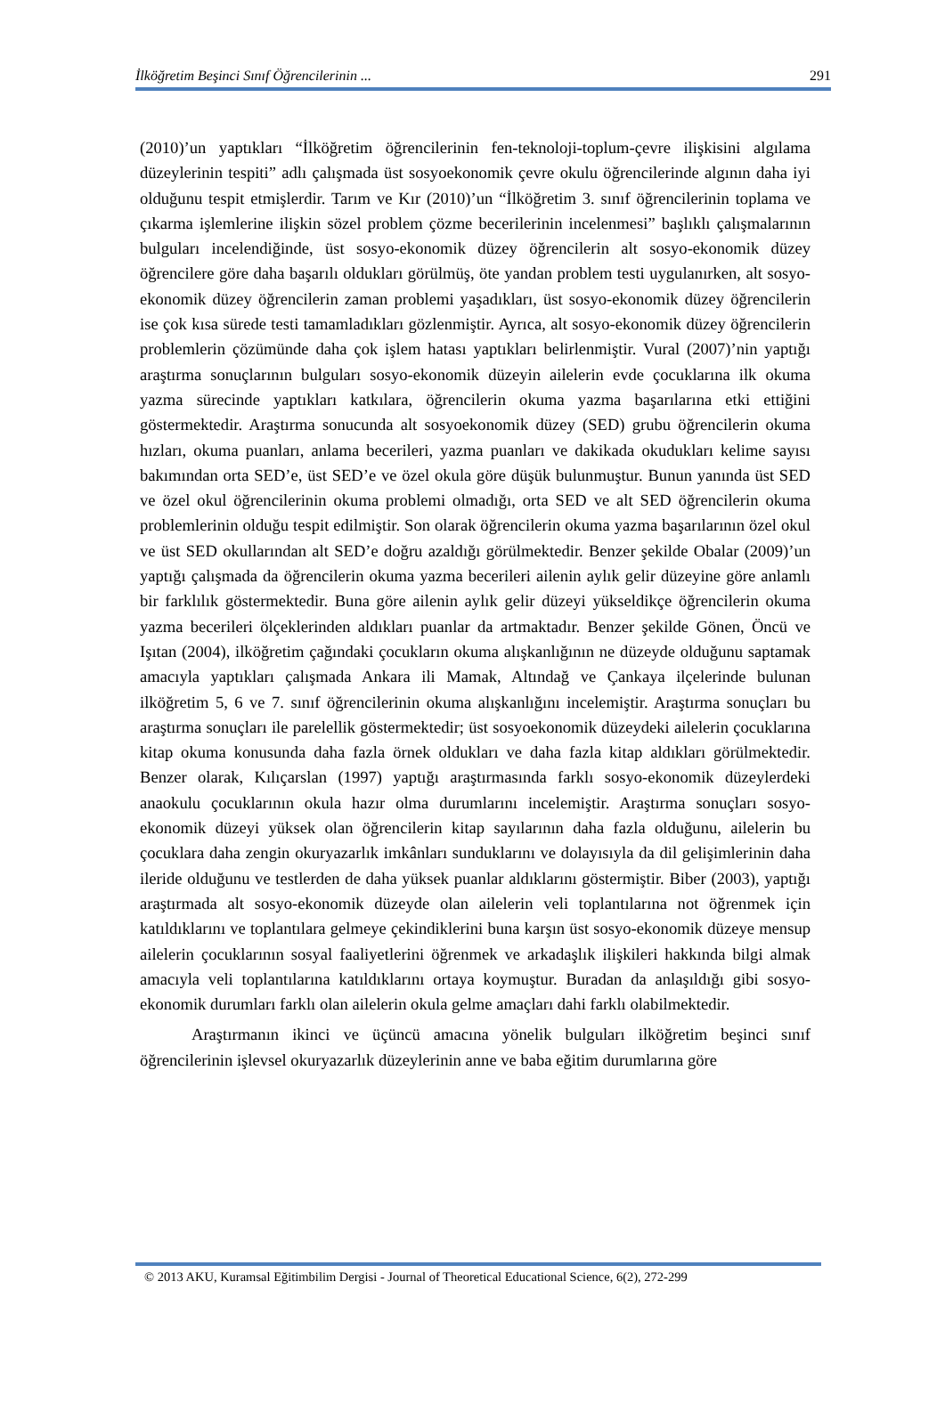İlköğretim Beşinci Sınıf Öğrencilerinin ... 291
(2010)’un yaptıkları “İlköğretim öğrencilerinin fen-teknoloji-toplum-çevre ilişkisini algılama düzeylerinin tespiti” adlı çalışmada üst sosyoekonomik çevre okulu öğrencilerinde algının daha iyi olduğunu tespit etmişlerdir. Tarım ve Kır (2010)’un “İlköğretim 3. sınıf öğrencilerinin toplama ve çıkarma işlemlerine ilişkin sözel problem çözme becerilerinin incelenmesi” başlıklı çalışmalarının bulguları incelendiğinde, üst sosyo-ekonomik düzey öğrencilerin alt sosyo-ekonomik düzey öğrencilere göre daha başarılı oldukları görülmüş, öte yandan problem testi uygulanırken, alt sosyo-ekonomik düzey öğrencilerin zaman problemi yaşadıkları, üst sosyo-ekonomik düzey öğrencilerin ise çok kısa sürede testi tamamladıkları gözlenmiştir. Ayrıca, alt sosyo-ekonomik düzey öğrencilerin problemlerin çözümünde daha çok işlem hatası yaptıkları belirlenmiştir. Vural (2007)’nin yaptığı araştırma sonuçlarının bulguları sosyo-ekonomik düzeyin ailelerin evde çocuklarına ilk okuma yazma sürecinde yaptıkları katkılara, öğrencilerin okuma yazma başarılarına etki ettiğini göstermektedir. Araştırma sonucunda alt sosyoekonomik düzey (SED) grubu öğrencilerin okuma hızları, okuma puanları, anlama becerileri, yazma puanları ve dakikada okudukları kelime sayısı bakımından orta SED’e, üst SED’e ve özel okula göre düşük bulunmuştur. Bunun yanında üst SED ve özel okul öğrencilerinin okuma problemi olmadığı, orta SED ve alt SED öğrencilerin okuma problemlerinin olduğu tespit edilmiştir. Son olarak öğrencilerin okuma yazma başarılarının özel okul ve üst SED okullarından alt SED’e doğru azaldığı görülmektedir. Benzer şekilde Obalar (2009)’un yaptığı çalışmada da öğrencilerin okuma yazma becerileri ailenin aylık gelir düzeyine göre anlamlı bir farklılık göstermektedir. Buna göre ailenin aylık gelir düzeyi yükseldikçe öğrencilerin okuma yazma becerileri ölçeklerinden aldıkları puanlar da artmaktadır. Benzer şekilde Gönen, Öncü ve Işıtan (2004), ilköğretim çağındaki çocukların okuma alışkanlığının ne düzeyde olduğunu saptamak amacıyla yaptıkları çalışmada Ankara ili Mamak, Altındağ ve Çankaya ilçelerinde bulunan ilköğretim 5, 6 ve 7. sınıf öğrencilerinin okuma alışkanlığını incelemiştir. Araştırma sonuçları bu araştırma sonuçları ile parelellik göstermektedir; üst sosyoekonomik düzeydeki ailelerin çocuklarına kitap okuma konusunda daha fazla örnek oldukları ve daha fazla kitap aldıkları görülmektedir. Benzer olarak, Kılıçarslan (1997) yaptığı araştırmasında farklı sosyo-ekonomik düzeylerdeki anaokulu çocuklarının okula hazır olma durumlarını incelemiştir. Araştırma sonuçları sosyo-ekonomik düzeyi yüksek olan öğrencilerin kitap sayılarının daha fazla olduğunu, ailelerin bu çocuklara daha zengin okuryazarlık imkânları sunduklarını ve dolayısıyla da dil gelişimlerinin daha ileride olduğunu ve testlerden de daha yüksek puanlar aldıklarını göstermiştir. Biber (2003), yaptığı araştırmada alt sosyo-ekonomik düzeyde olan ailelerin veli toplantılarına not öğrenmek için katıldıklarını ve toplantılara gelmeye çekindiklerini buna karşın üst sosyo-ekonomik düzeye mensup ailelerin çocuklarının sosyal faaliyetlerini öğrenmek ve arkadaşlık ilişkileri hakkında bilgi almak amacıyla veli toplantılarına katıldıklarını ortaya koymuştur. Buradan da anlaşıldığı gibi sosyo-ekonomik durumları farklı olan ailelerin okula gelme amaçları dahi farklı olabilmektedir.
Araştırmanın ikinci ve üçüncü amacına yönelik bulguları ilköğretim beşinci sınıf öğrencilerinin işlevsel okuryazarlık düzeylerinin anne ve baba eğitim durumlarına göre
© 2013 AKU, Kuramsal Eğitimbilim Dergisi - Journal of Theoretical Educational Science, 6(2), 272-299